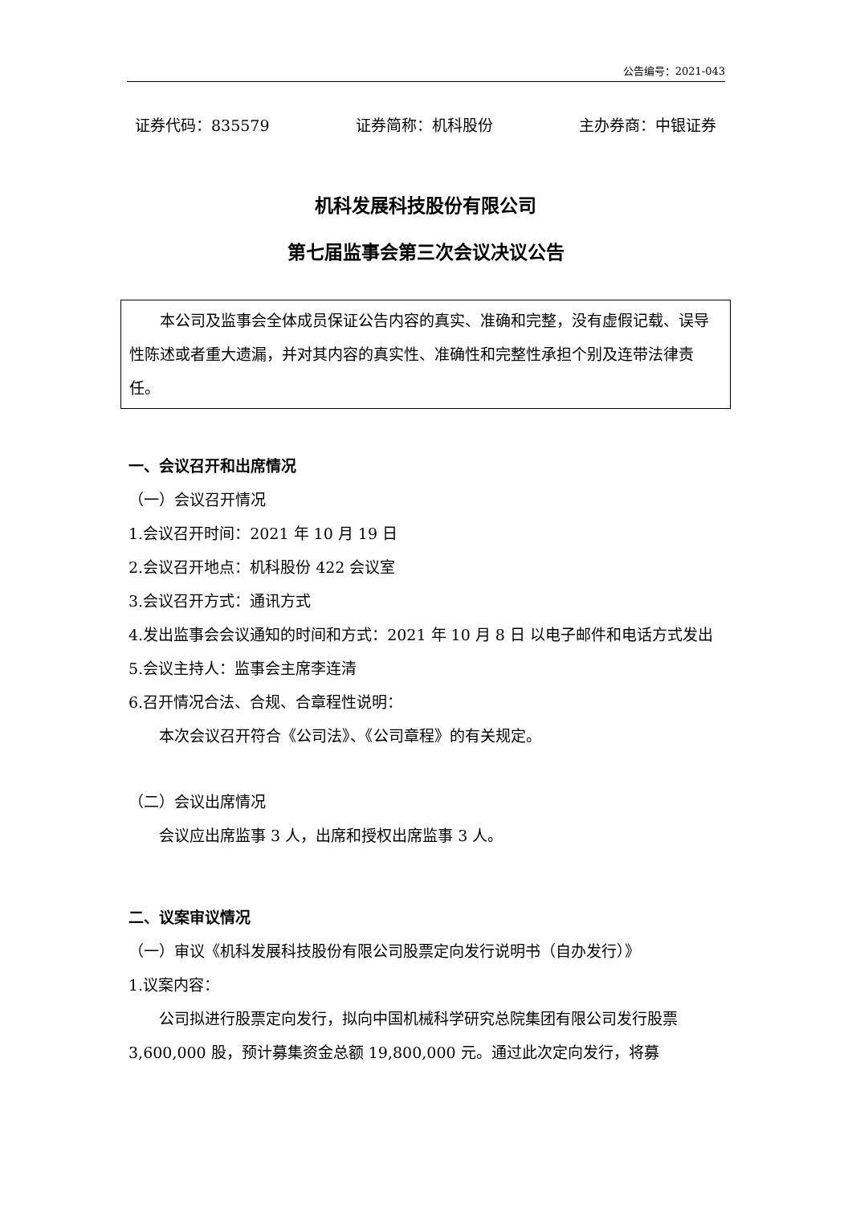公告编号：2021-043
证券代码：835579 证券简称：机科股份 主办券商：中银证券
机科发展科技股份有限公司
第七届监事会第三次会议决议公告
本公司及监事会全体成员保证公告内容的真实、准确和完整，没有虚假记载、误导性陈述或者重大遗漏，并对其内容的真实性、准确性和完整性承担个别及连带法律责任。
一、会议召开和出席情况
（一）会议召开情况
1.会议召开时间：2021 年 10 月 19 日
2.会议召开地点：机科股份 422 会议室
3.会议召开方式：通讯方式
4.发出监事会会议通知的时间和方式：2021 年 10 月 8 日 以电子邮件和电话方式发出
5.会议主持人：监事会主席李连清
6.召开情况合法、合规、合章程性说明：
本次会议召开符合《公司法》、《公司章程》的有关规定。
（二）会议出席情况
会议应出席监事 3 人，出席和授权出席监事 3 人。
二、议案审议情况
（一）审议《机科发展科技股份有限公司股票定向发行说明书（自办发行）》
1.议案内容：
公司拟进行股票定向发行，拟向中国机械科学研究总院集团有限公司发行股票 3,600,000 股，预计募集资金总额 19,800,000 元。通过此次定向发行，将募